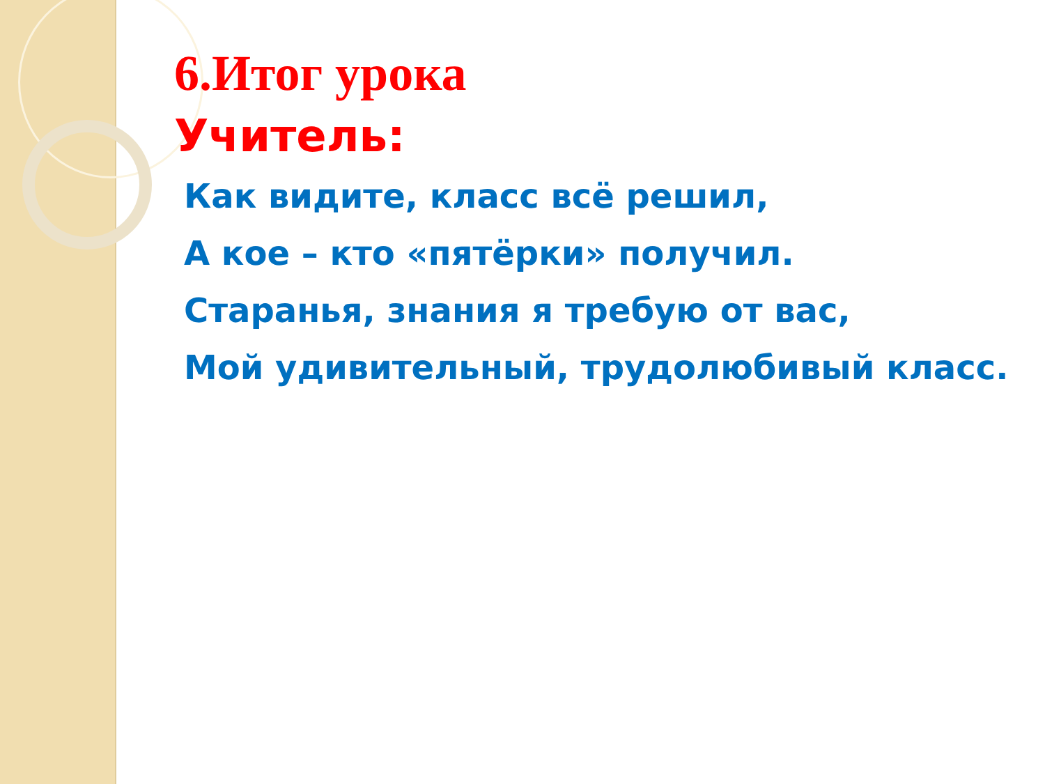6.Итог урока
Учитель:
Как видите, класс всё решил,
А кое – кто «пятёрки» получил.
Старанья, знания я требую от вас,
Мой удивительный, трудолюбивый класс.